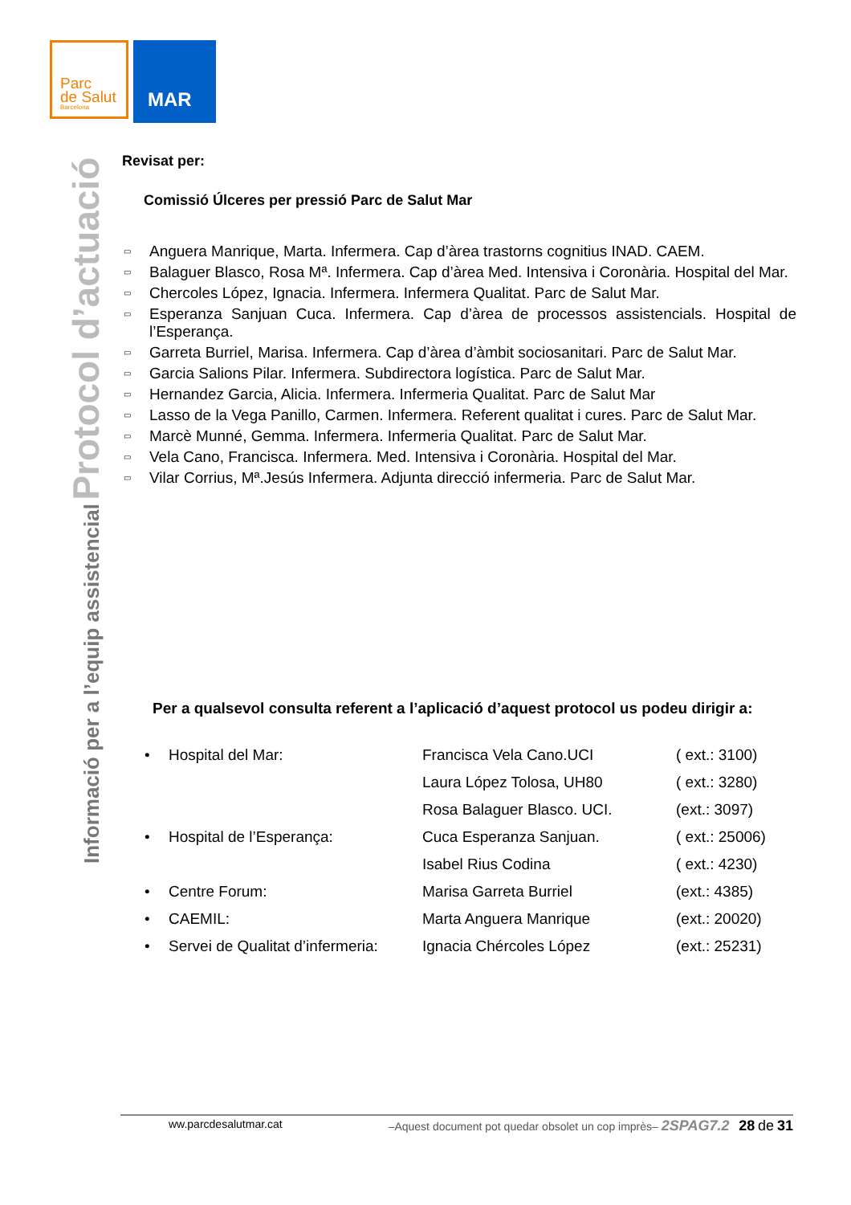Parc
de Salut
Barcelona
MAR
Informació per a l’equip assistencial Protocol d’actuació
Revisat per:
Comissió Úlceres per pressió Parc de Salut Mar
▭ Anguera Manrique, Marta. Infermera. Cap d’àrea trastorns cognitius INAD. CAEM.
▭ Balaguer Blasco, Rosa Mª. Infermera. Cap d’àrea Med. Intensiva i Coronària. Hospital del Mar.
▭ Chercoles López, Ignacia. Infermera. Infermera Qualitat. Parc de Salut Mar.
▭ Esperanza Sanjuan Cuca. Infermera. Cap d’àrea de processos assistencials. Hospital de l’Esperança.
▭ Garreta Burriel, Marisa. Infermera. Cap d’àrea d’àmbit sociosanitari. Parc de Salut Mar.
▭ Garcia Salions Pilar. Infermera. Subdirectora logística. Parc de Salut Mar.
▭ Hernandez Garcia, Alicia. Infermera. Infermeria Qualitat. Parc de Salut Mar
▭ Lasso de la Vega Panillo, Carmen. Infermera. Referent qualitat i cures. Parc de Salut Mar.
▭ Marcè Munné, Gemma. Infermera. Infermeria Qualitat. Parc de Salut Mar.
▭ Vela Cano, Francisca. Infermera. Med. Intensiva i Coronària. Hospital del Mar.
▭ Vilar Corrius, Mª.Jesús Infermera. Adjunta direcció infermeria. Parc de Salut Mar.
Per a qualsevol consulta referent a l’aplicació d’aquest protocol us podeu dirigir a:
| • | Hospital del Mar: | Francisca Vela Cano.UCI | ( ext.: 3100) |
| | | Laura López Tolosa, UH80 | ( ext.: 3280) |
| | | Rosa Balaguer Blasco. UCI. | (ext.: 3097) |
| • | Hospital de l’Esperança: | Cuca Esperanza Sanjuan. | ( ext.: 25006) |
| | | Isabel Rius Codina | ( ext.: 4230) |
| • | Centre Forum: | Marisa Garreta Burriel | (ext.: 4385) |
| • | CAEMIL: | Marta Anguera Manrique | (ext.: 20020) |
| • | Servei de Qualitat d’infermeria: | Ignacia Chércoles López | (ext.: 25231) |
ww.parcdesalutmar.cat –Aquest document pot quedar obsolet un cop imprès– 2SPAG7.2 28 de 31